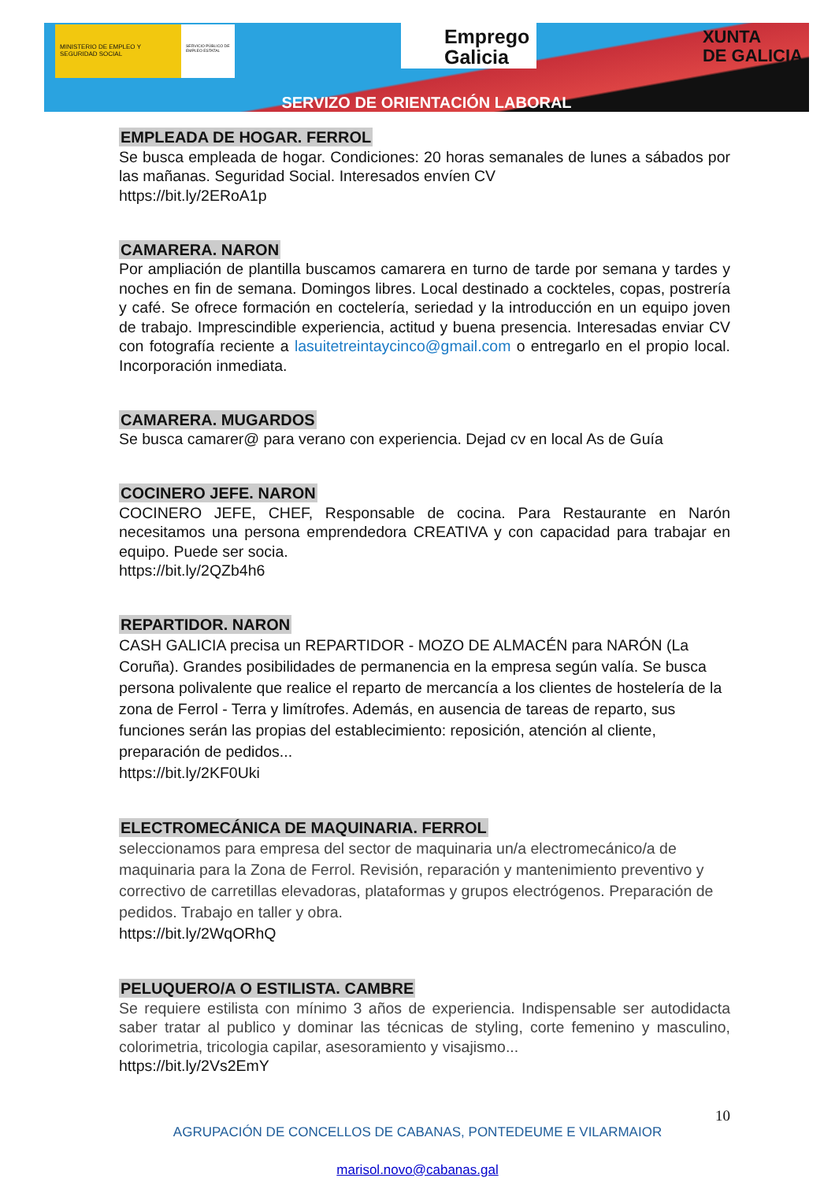MINISTERIO DE EMPLEO Y SEGURIDAD SOCIAL
SERVICIO PÚBLICO DE EMPLEO ESTATAL
Emprego
Galicia
XUNTA
DE GALICIA
SERVIZO DE ORIENTACIÓN LABORAL
EMPLEADA DE HOGAR. FERROL
Se busca empleada de hogar. Condiciones: 20 horas semanales de lunes a sábados por las mañanas. Seguridad Social. Interesados envíen CV
https://bit.ly/2ERoA1p
CAMARERA. NARON
Por ampliación de plantilla buscamos camarera en turno de tarde por semana y tardes y noches en fin de semana. Domingos libres. Local destinado a cockteles, copas, postrería y café. Se ofrece formación en coctelería, seriedad y la introducción en un equipo joven de trabajo. Imprescindible experiencia, actitud y buena presencia. Interesadas enviar CV con fotografía reciente a lasuitetreintaycinco@gmail.com o entregarlo en el propio local. Incorporación inmediata.
CAMARERA. MUGARDOS
Se busca camarer@ para verano con experiencia. Dejad cv en local As de Guía
COCINERO JEFE. NARON
COCINERO JEFE, CHEF, Responsable de cocina. Para Restaurante en Narón necesitamos una persona emprendedora CREATIVA y con capacidad para trabajar en equipo. Puede ser socia.
https://bit.ly/2QZb4h6
REPARTIDOR. NARON
CASH GALICIA precisa un REPARTIDOR - MOZO DE ALMACÉN para NARÓN (La Coruña). Grandes posibilidades de permanencia en la empresa según valía. Se busca persona polivalente que realice el reparto de mercancía a los clientes de hostelería de la zona de Ferrol - Terra y limítrofes. Además, en ausencia de tareas de reparto, sus funciones serán las propias del establecimiento: reposición, atención al cliente, preparación de pedidos...
https://bit.ly/2KF0Uki
ELECTROMECÁNICA DE MAQUINARIA. FERROL
seleccionamos para empresa del sector de maquinaria un/a electromecánico/a de maquinaria para la Zona de Ferrol. Revisión, reparación y mantenimiento preventivo y correctivo de carretillas elevadoras, plataformas y grupos electrógenos. Preparación de pedidos. Trabajo en taller y obra.
https://bit.ly/2WqORhQ
PELUQUERO/A O ESTILISTA. CAMBRE
Se requiere estilista con mínimo 3 años de experiencia. Indispensable ser autodidacta saber tratar al publico y dominar las técnicas de styling, corte femenino y masculino, colorimetria, tricologia capilar, asesoramiento y visajismo...
https://bit.ly/2Vs2EmY
10
AGRUPACIÓN DE CONCELLOS DE CABANAS, PONTEDEUME E VILARMAIOR
marisol.novo@cabanas.gal